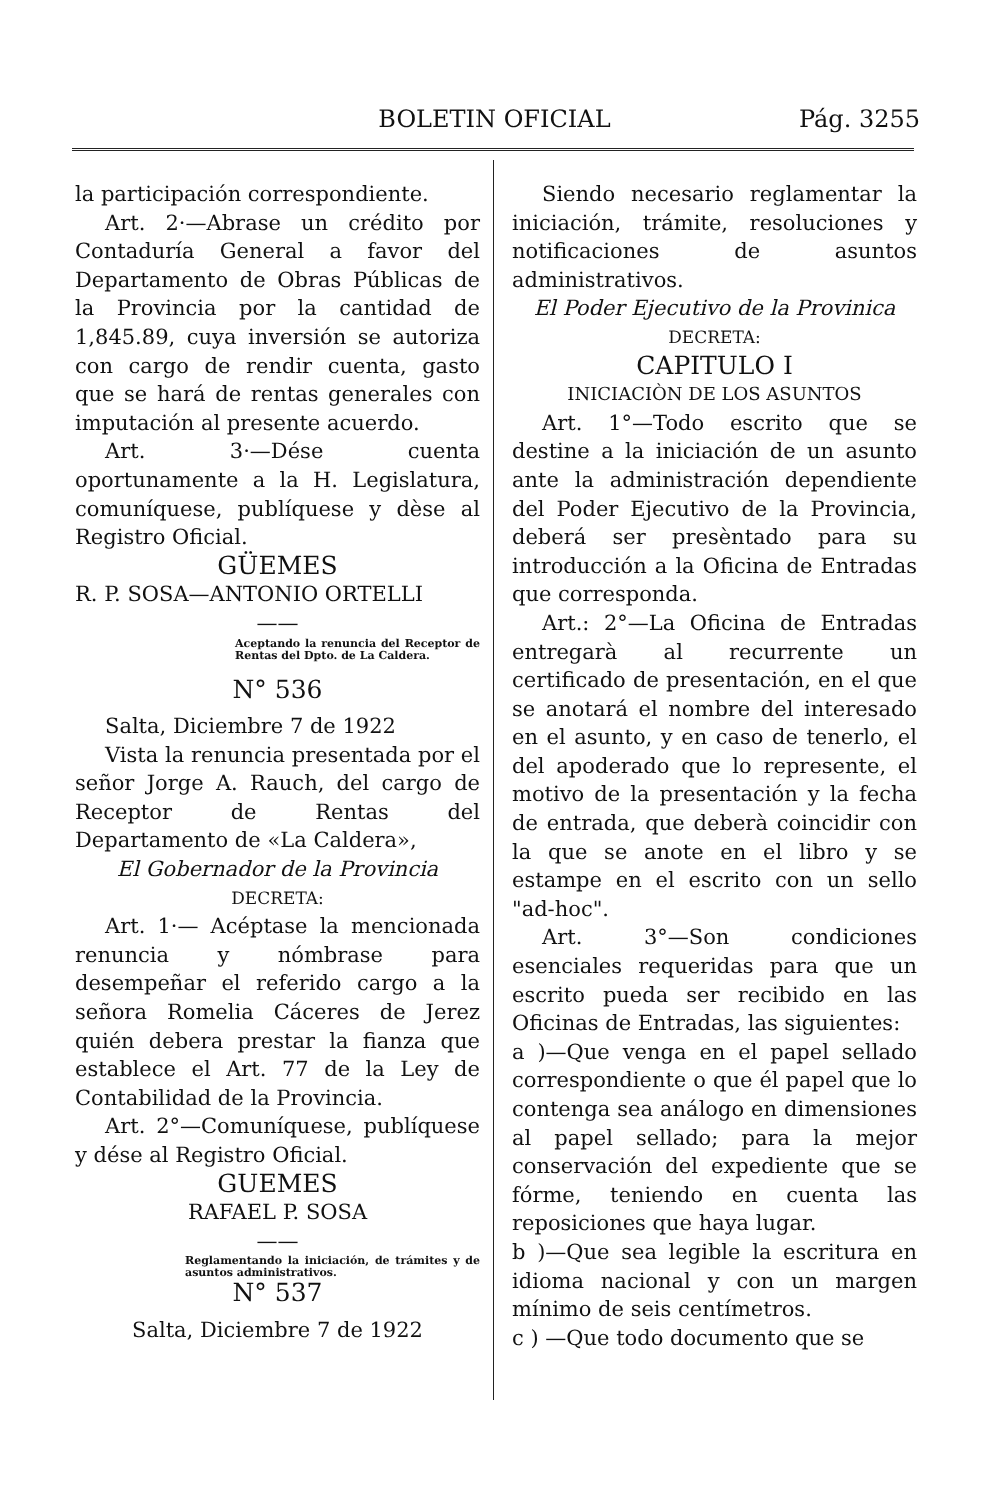BOLETIN OFICIAL Pág. 3255
la participación correspondiente.
Art. 2·—Abrase un crédito por Contaduría General a favor del Departamento de Obras Públicas de la Provincia por la cantidad de 1,845.89, cuya inversión se autoriza con cargo de rendir cuenta, gasto que se hará de rentas generales con imputación al presente acuerdo.
Art. 3·—Dése cuenta oportunamente a la H. Legislatura, comuníquese, publíquese y dèse al Registro Oficial.
GÜEMES
R. P. SOSA—ANTONIO ORTELLI
——
Aceptando la renuncia del Receptor de Rentas del Dpto. de La Caldera.
N° 536
Salta, Diciembre 7 de 1922
Vista la renuncia presentada por el señor Jorge A. Rauch, del cargo de Receptor de Rentas del Departamento de «La Caldera»,
El Gobernador de la Provincia
DECRETA:
Art. 1·— Acéptase la mencionada renuncia y nómbrase para desempeñar el referido cargo a la señora Romelia Cáceres de Jerez quién debera prestar la fianza que establece el Art. 77 de la Ley de Contabilidad de la Provincia.
Art. 2°—Comuníquese, publíquese y dése al Registro Oficial.
GUEMES
RAFAEL P. SOSA
——
Reglamentando la iniciación, de trámites y de asuntos administrativos.
N° 537
Salta, Diciembre 7 de 1922
Siendo necesario reglamentar la iniciación, trámite, resoluciones y notificaciones de asuntos administrativos.
El Poder Ejecutivo de la Provinica
DECRETA:
CAPITULO I
INICIACIÒN DE LOS ASUNTOS
Art. 1°—Todo escrito que se destine a la iniciación de un asunto ante la administración dependiente del Poder Ejecutivo de la Provincia, deberá ser presèntado para su introducción a la Oficina de Entradas que corresponda.
Art.: 2°—La Oficina de Entradas entregarà al recurrente un certificado de presentación, en el que se anotará el nombre del interesado en el asunto, y en caso de tenerlo, el del apoderado que lo represente, el motivo de la presentación y la fecha de entrada, que deberà coincidir con la que se anote en el libro y se estampe en el escrito con un sello "ad-hoc".
Art. 3°—Son condiciones esenciales requeridas para que un escrito pueda ser recibido en las Oficinas de Entradas, las siguientes:
a )—Que venga en el papel sellado correspondiente o que él papel que lo contenga sea análogo en dimensiones al papel sellado; para la mejor conservación del expediente que se fórme, teniendo en cuenta las reposiciones que haya lugar.
b )—Que sea legible la escritura en idioma nacional y con un margen mínimo de seis centímetros.
c ) —Que todo documento que se